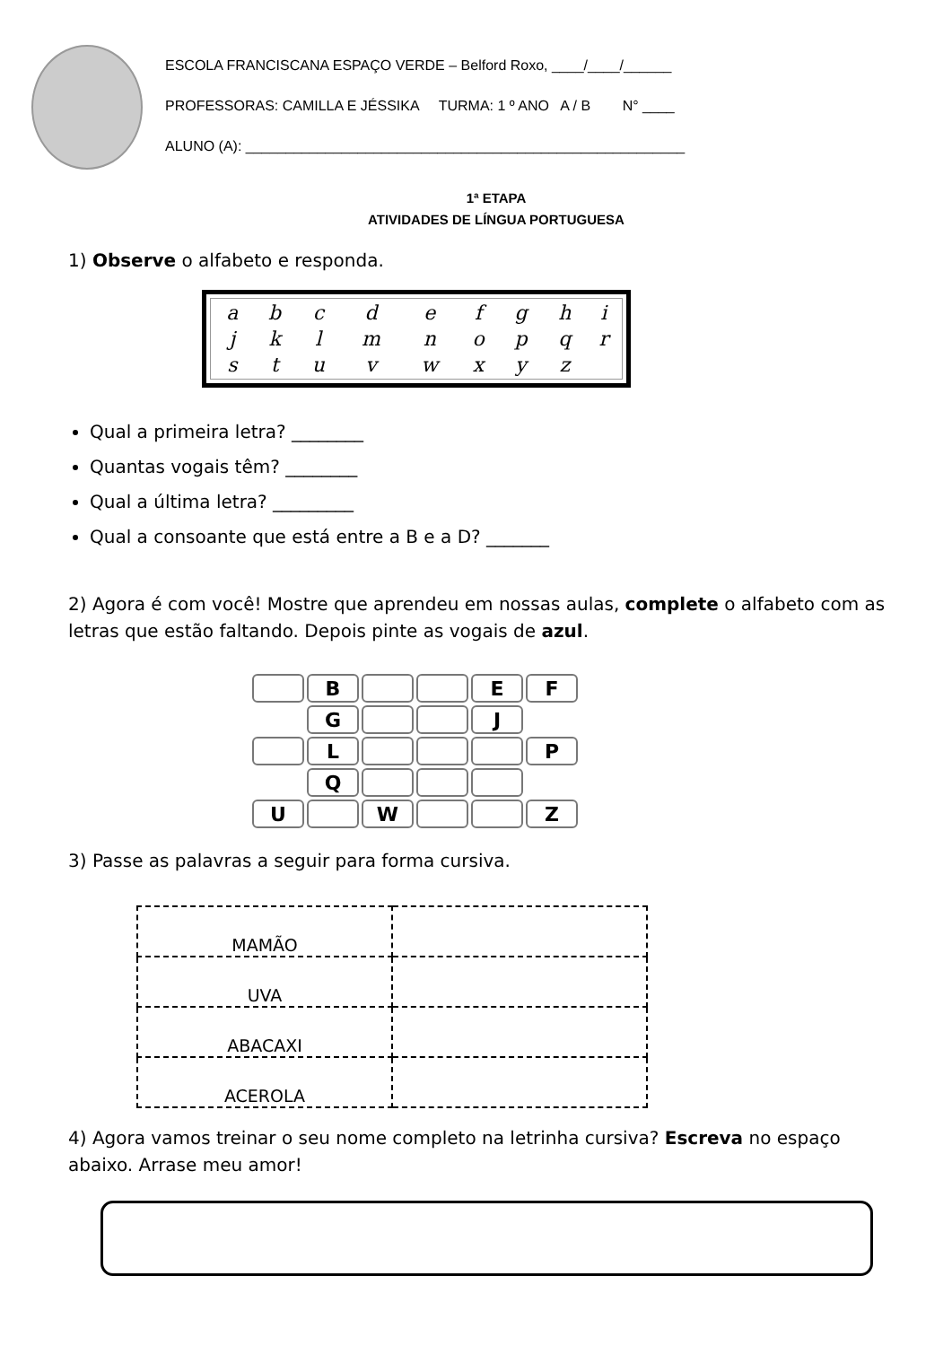ESCOLA FRANCISCANA ESPAÇO VERDE – Belford Roxo, ____/____/______
PROFESSORAS: CAMILLA E JÉSSIKA TURMA: 1 º ANO A / B N° ____
ALUNO (A): _______________________________________________________
1ª ETAPA
ATIVIDADES DE LÍNGUA PORTUGUESA
1) Observe o alfabeto e responda.
| a | b | c | d | e | f | g | h | i |
| j | k | l | m | n | o | p | q | r |
| s | t | u | v | w | x | y | z | |
Qual a primeira letra? ________
Quantas vogais têm? ________
Qual a última letra? _________
Qual a consoante que está entre a B e a D? _______
2) Agora é com você! Mostre que aprendeu em nossas aulas, complete o alfabeto com as letras que estão faltando. Depois pinte as vogais de azul.
| | B | | | E | F |
| | G | | | J | |
| | L | | | | P |
| | Q | | | | |
| U | | W | | | Z |
3) Passe as palavras a seguir para forma cursiva.
| MAMÃO | |
| UVA | |
| ABACAXI | |
| ACEROLA | |
4) Agora vamos treinar o seu nome completo na letrinha cursiva? Escreva no espaço abaixo. Arrase meu amor!